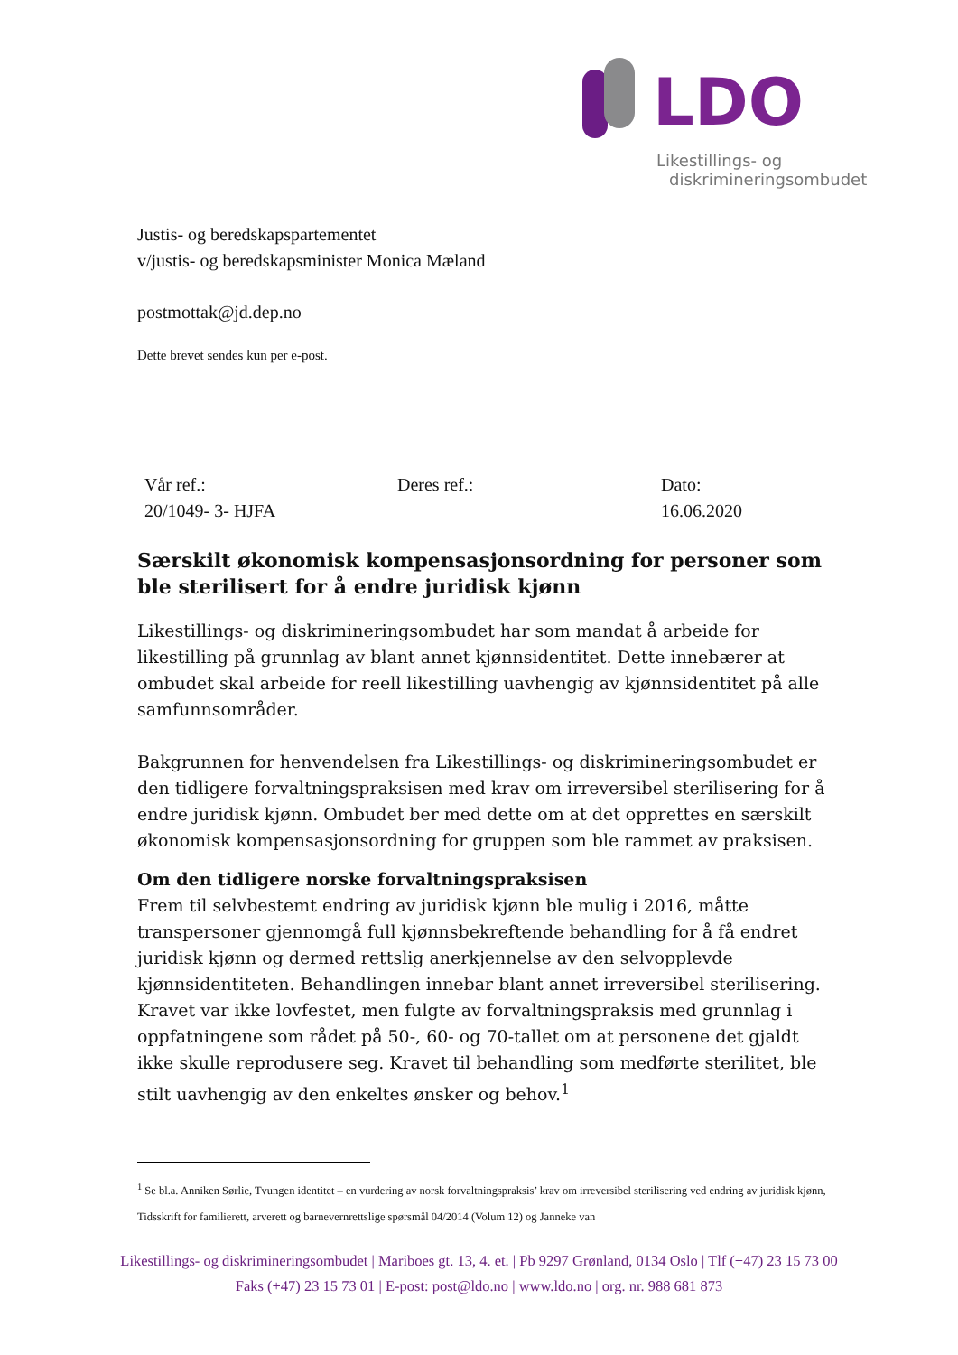LDO
Likestillings- og
diskrimineringsombudet
Justis- og beredskapspartementet
v/justis- og beredskapsminister Monica Mæland
postmottak@jd.dep.no
Dette brevet sendes kun per e-post.
| Vår ref.: 20/1049- 3- HJFA | Deres ref.: | Dato: 16.06.2020 |
Særskilt økonomisk kompensasjonsordning for personer som ble sterilisert for å endre juridisk kjønn
Likestillings- og diskrimineringsombudet har som mandat å arbeide for likestilling på grunnlag av blant annet kjønnsidentitet. Dette innebærer at ombudet skal arbeide for reell likestilling uavhengig av kjønnsidentitet på alle samfunnsområder.
Bakgrunnen for henvendelsen fra Likestillings- og diskrimineringsombudet er den tidligere forvaltningspraksisen med krav om irreversibel sterilisering for å endre juridisk kjønn. Ombudet ber med dette om at det opprettes en særskilt økonomisk kompensasjonsordning for gruppen som ble rammet av praksisen.
Om den tidligere norske forvaltningspraksisen
Frem til selvbestemt endring av juridisk kjønn ble mulig i 2016, måtte transpersoner gjennomgå full kjønnsbekreftende behandling for å få endret juridisk kjønn og dermed rettslig anerkjennelse av den selvopplevde kjønnsidentiteten. Behandlingen innebar blant annet irreversibel sterilisering. Kravet var ikke lovfestet, men fulgte av forvaltningspraksis med grunnlag i oppfatningene som rådet på 50-, 60- og 70-tallet om at personene det gjaldt ikke skulle reprodusere seg. Kravet til behandling som medførte sterilitet, ble stilt uavhengig av den enkeltes ønsker og behov.<sup>1</sup>
<sup>1</sup> Se bl.a. Anniken Sørlie, Tvungen identitet – en vurdering av norsk forvaltningspraksis’ krav om irreversibel sterilisering ved endring av juridisk kjønn, Tidsskrift for familierett, arverett og barnevernrettslige spørsmål 04/2014 (Volum 12) og Janneke van
Likestillings- og diskrimineringsombudet | Mariboes gt. 13, 4. et. | Pb 9297 Grønland, 0134 Oslo | Tlf (+47) 23 15 73 00
Faks (+47) 23 15 73 01 | E-post: post@ldo.no | www.ldo.no | org. nr. 988 681 873